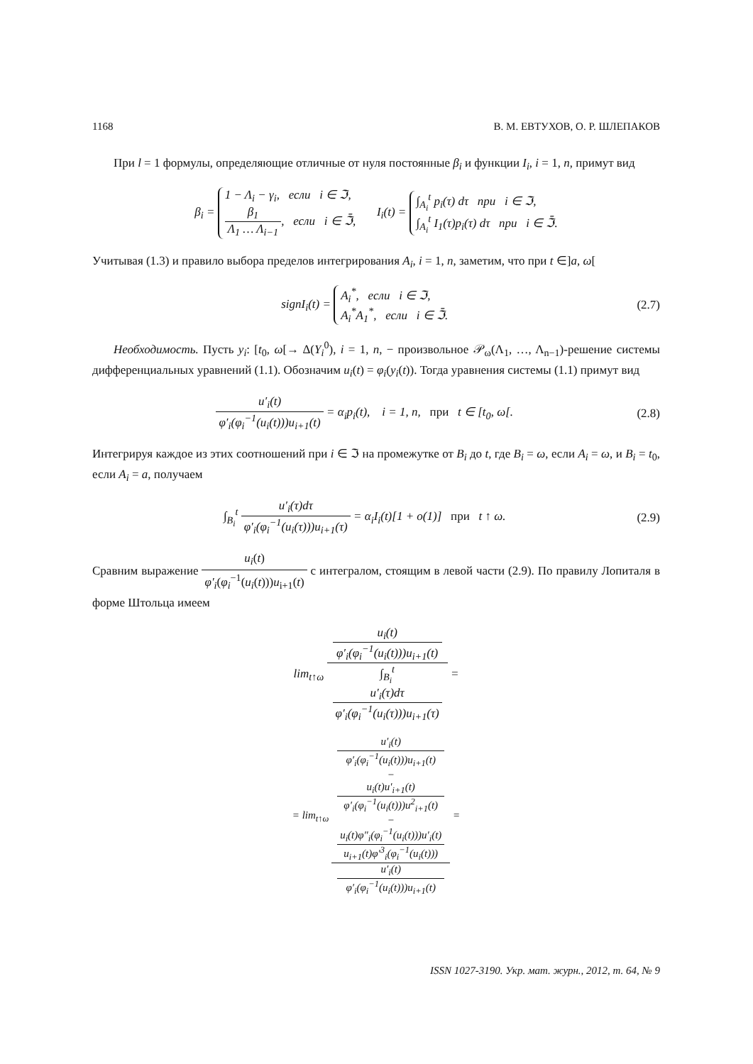1168 В. М. ЕВТУХОВ, О. Р. ШЛЕПАКОВ
При l = 1 формулы, определяющие отличные от нуля постоянные β<sub>i</sub> и функции I<sub>i</sub>, i = 1, n, примут вид
β<sub>i</sub> = 1 − Λ<sub>i</sub> − γ<sub>i</sub>, если i ∈ ℑ,
β<sub>1</sub> Λ<sub>1</sub> … Λ<sub>i−1</sub>, если i ∈ ℑ̄, I<sub>i</sub>(t) = ∫<sub>A<sub>i</sub></sub><sup>t</sup> p<sub>i</sub>(τ) dτ при i ∈ ℑ,
∫<sub>A<sub>i</sub></sub><sup>t</sup> I<sub>1</sub>(τ)p<sub>i</sub>(τ) dτ при i ∈ ℑ̄.
Учитывая (1.3) и правило выбора пределов интегрирования A<sub>i</sub>, i = 1, n, заметим, что при t ∈]a, ω[
signI<sub>i</sub>(t) = A<sub>i</sub><sup>*</sup>, если i ∈ ℑ,
A<sub>i</sub><sup>*</sup>A<sub>1</sub><sup>*</sup>, если i ∈ ℑ̄.
(2.7)
Необходимость. Пусть y<sub>i</sub>: [t<sub>0</sub>, ω[→ Δ(Y<sub>i</sub><sup>0</sup>), i = 1, n, − произвольное 𝒫<sub>ω</sub>(Λ<sub>1</sub>, …, Λ<sub>n−1</sub>)-решение системы дифференциальных уравнений (1.1). Обозначим u<sub>i</sub>(t) = φ<sub>i</sub>(y<sub>i</sub>(t)). Тогда уравнения системы (1.1) примут вид
u′<sub>i</sub>(t) φ′<sub>i</sub>(φ<sub>i</sub><sup>−1</sup>(u<sub>i</sub>(t)))u<sub>i+1</sub>(t) = α<sub>i</sub>p<sub>i</sub>(t), i = 1, n, при t ∈ [t<sub>0</sub>, ω[.
(2.8)
Интегрируя каждое из этих соотношений при i ∈ ℑ на промежутке от B<sub>i</sub> до t, где B<sub>i</sub> = ω, если A<sub>i</sub> = ω, и B<sub>i</sub> = t<sub>0</sub>, если A<sub>i</sub> = a, получаем
∫<sub>B<sub>i</sub></sub><sup>t</sup> u′<sub>i</sub>(τ)dτ φ′<sub>i</sub>(φ<sub>i</sub><sup>−1</sup>(u<sub>i</sub>(τ)))u<sub>i+1</sub>(τ) = α<sub>i</sub>I<sub>i</sub>(t)[1 + o(1)] при t ↑ ω.
(2.9)
Сравним выражение u<sub>i</sub>(t) φ′<sub>i</sub>(φ<sub>i</sub><sup>−1</sup>(u<sub>i</sub>(t)))u<sub>i+1</sub>(t) с интегралом, стоящим в левой части (2.9). По правилу Лопиталя в форме Штольца имеем
lim<sub>t↑ω</sub> u<sub>i</sub>(t)
φ′<sub>i</sub>(φ<sub>i</sub><sup>−1</sup>(u<sub>i</sub>(t)))u<sub>i+1</sub>(t) ∫<sub>B<sub>i</sub></sub><sup>t</sup>
u′<sub>i</sub>(τ)dτ
φ′<sub>i</sub>(φ<sub>i</sub><sup>−1</sup>(u<sub>i</sub>(τ)))u<sub>i+1</sub>(τ) =
= lim<sub>t↑ω</sub> u′<sub>i</sub>(t)
φ′<sub>i</sub>(φ<sub>i</sub><sup>−1</sup>(u<sub>i</sub>(t)))u<sub>i+1</sub>(t)
−
u<sub>i</sub>(t)u′<sub>i+1</sub>(t)
φ′<sub>i</sub>(φ<sub>i</sub><sup>−1</sup>(u<sub>i</sub>(t)))u<sup>2</sup><sub>i+1</sub>(t)
−
u<sub>i</sub>(t)φ″<sub>i</sub>(φ<sub>i</sub><sup>−1</sup>(u<sub>i</sub>(t)))u′<sub>i</sub>(t)
u<sub>i+1</sub>(t)φ′<sup>3</sup><sub>i</sub>(φ<sub>i</sub><sup>−1</sup>(u<sub>i</sub>(t))) u′<sub>i</sub>(t)
φ′<sub>i</sub>(φ<sub>i</sub><sup>−1</sup>(u<sub>i</sub>(t)))u<sub>i+1</sub>(t) =
ISSN 1027-3190. Укр. мат. журн., 2012, т. 64, № 9